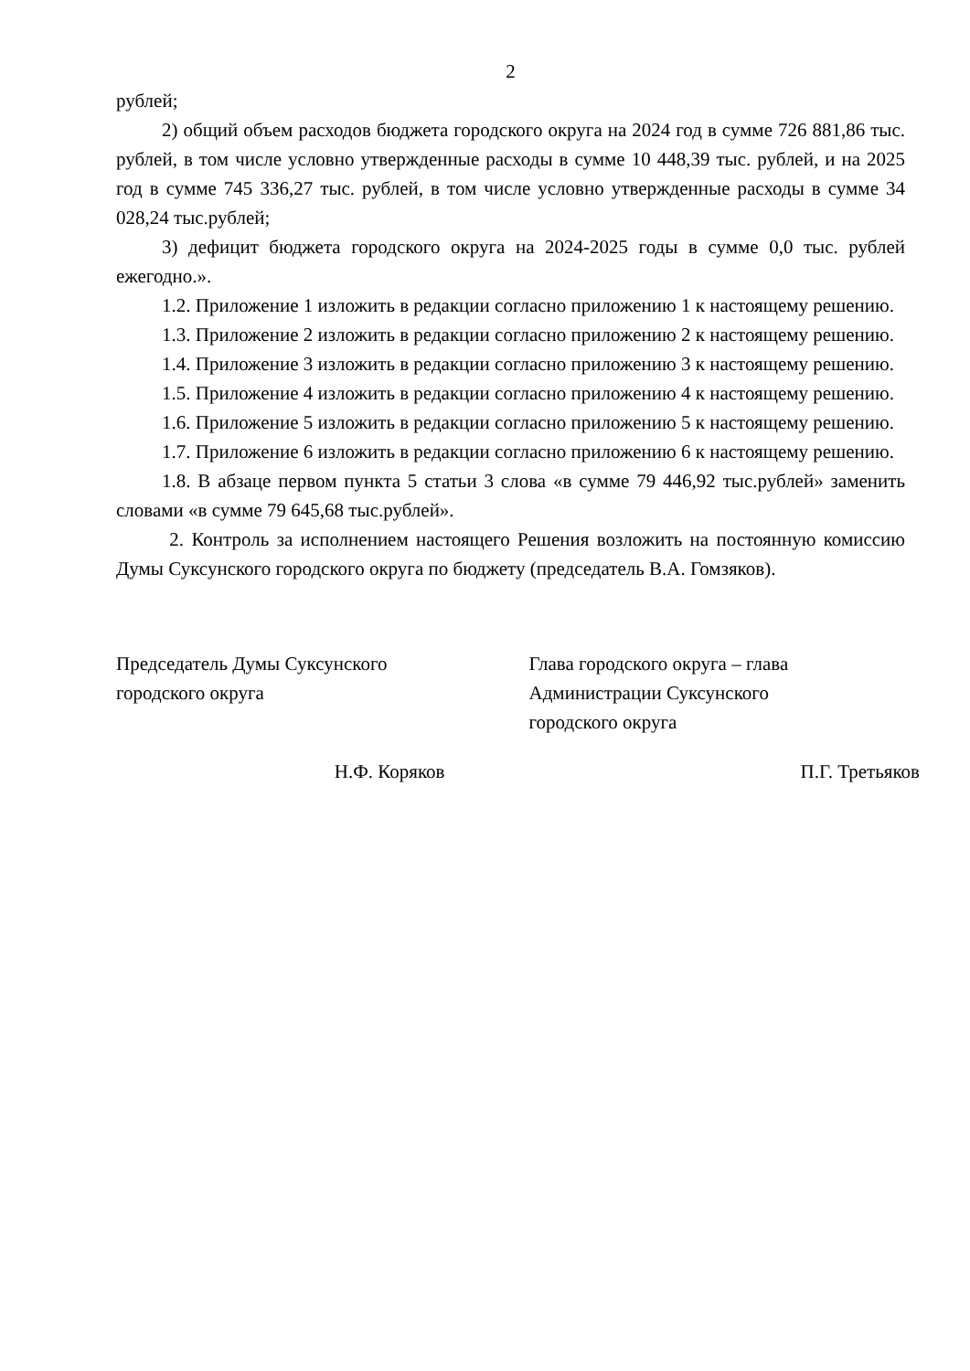2
рублей;
2) общий объем расходов бюджета городского округа на 2024 год в сумме 726 881,86 тыс. рублей, в том числе условно утвержденные расходы в сумме 10 448,39 тыс. рублей, и на 2025 год в сумме 745 336,27 тыс. рублей, в том числе условно утвержденные расходы в сумме 34 028,24 тыс.рублей;
3) дефицит бюджета городского округа на 2024-2025 годы в сумме 0,0 тыс. рублей ежегодно.».
1.2. Приложение 1 изложить в редакции согласно приложению 1 к настоящему решению.
1.3. Приложение 2 изложить в редакции согласно приложению 2 к настоящему решению.
1.4. Приложение 3 изложить в редакции согласно приложению 3 к настоящему решению.
1.5. Приложение 4 изложить в редакции согласно приложению 4 к настоящему решению.
1.6. Приложение 5 изложить в редакции согласно приложению 5 к настоящему решению.
1.7. Приложение 6 изложить в редакции согласно приложению 6 к настоящему решению.
1.8. В абзаце первом пункта 5 статьи 3 слова «в сумме 79 446,92 тыс.рублей» заменить словами «в сумме 79 645,68 тыс.рублей».
2. Контроль за исполнением настоящего Решения возложить на постоянную комиссию Думы Суксунского городского округа по бюджету (председатель В.А. Гомзяков).
Председатель Думы Суксунского
городского округа
Глава городского округа – глава
Администрации Суксунского
городского округа
Н.Ф. Коряков П.Г. Третьяков